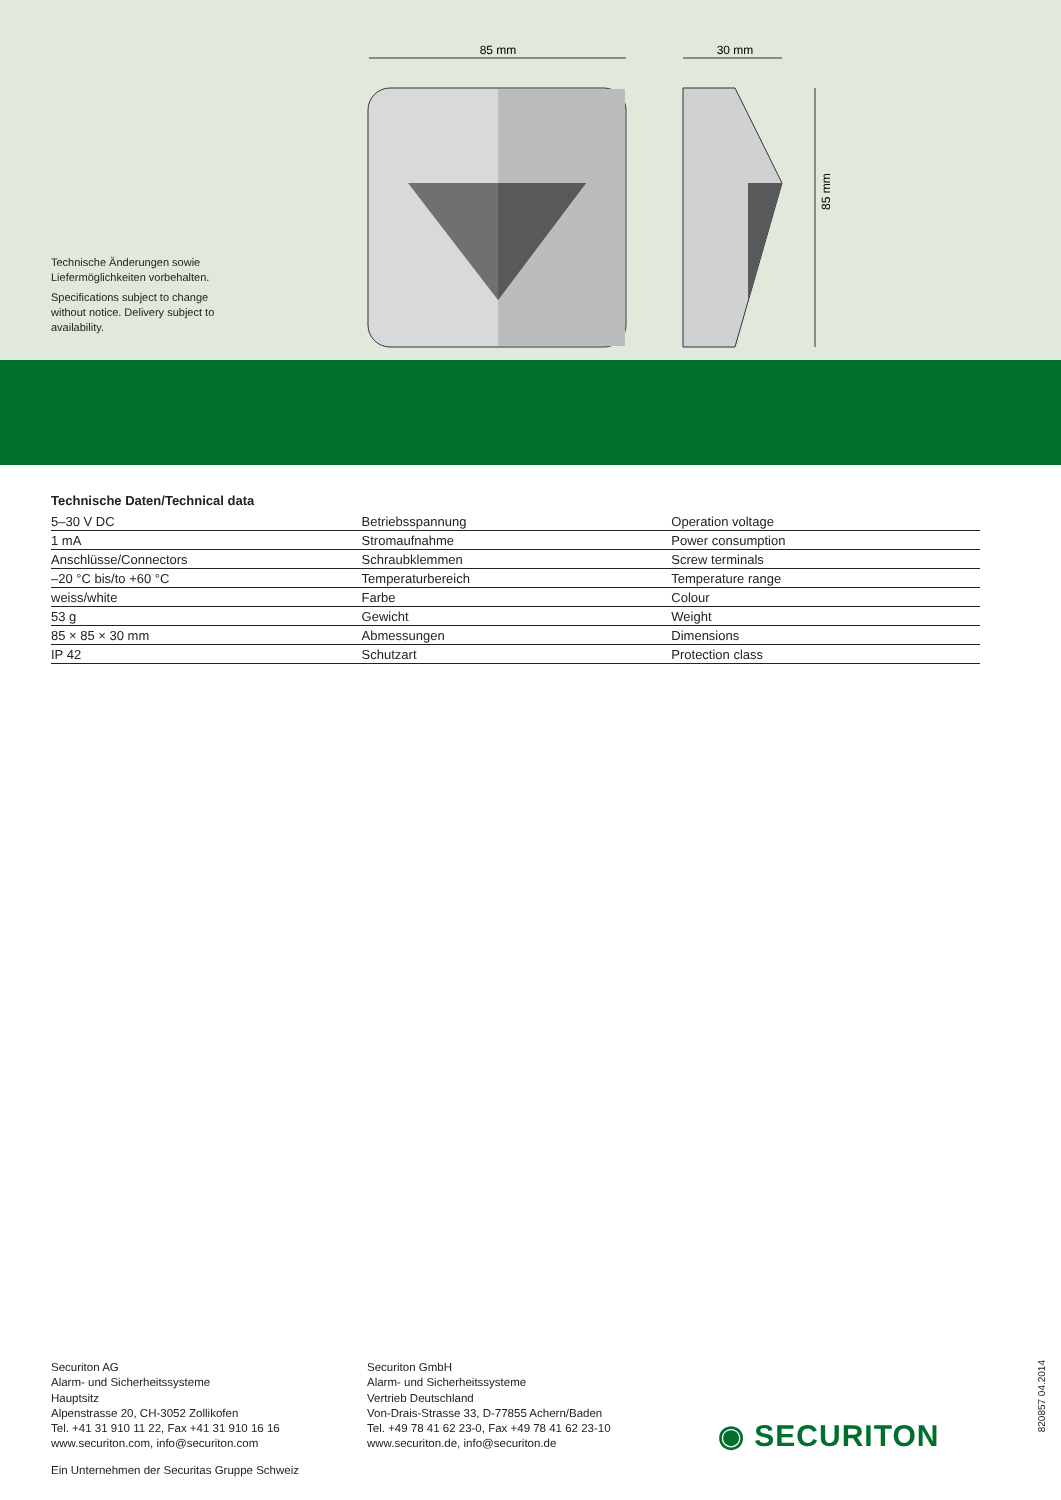Technische Änderungen sowie Liefermöglichkeiten vorbehalten.
Specifications subject to change without notice. Delivery subject to availability.
85 mm
30 mm
85 mm
Technische Daten/Technical data
| 5–30 V DC | Betriebsspannung | Operation voltage |
| 1 mA | Stromaufnahme | Power consumption |
| Anschlüsse/Connectors | Schraubklemmen | Screw terminals |
| –20 °C bis/to +60 °C | Temperaturbereich | Temperature range |
| weiss/white | Farbe | Colour |
| 53 g | Gewicht | Weight |
| 85 × 85 × 30 mm | Abmessungen | Dimensions |
| IP 42 | Schutzart | Protection class |
Securiton AG
Alarm- und Sicherheitssysteme
Hauptsitz
Alpenstrasse 20, CH-3052 Zollikofen
Tel. +41 31 910 11 22, Fax +41 31 910 16 16
www.securiton.com, info@securiton.com
Securiton GmbH
Alarm- und Sicherheitssysteme
Vertrieb Deutschland
Von-Drais-Strasse 33, D-77855 Achern/Baden
Tel. +49 78 41 62 23-0, Fax +49 78 41 62 23-10
www.securiton.de, info@securiton.de
◉ SECURITON
820857 04.2014
Ein Unternehmen der Securitas Gruppe Schweiz